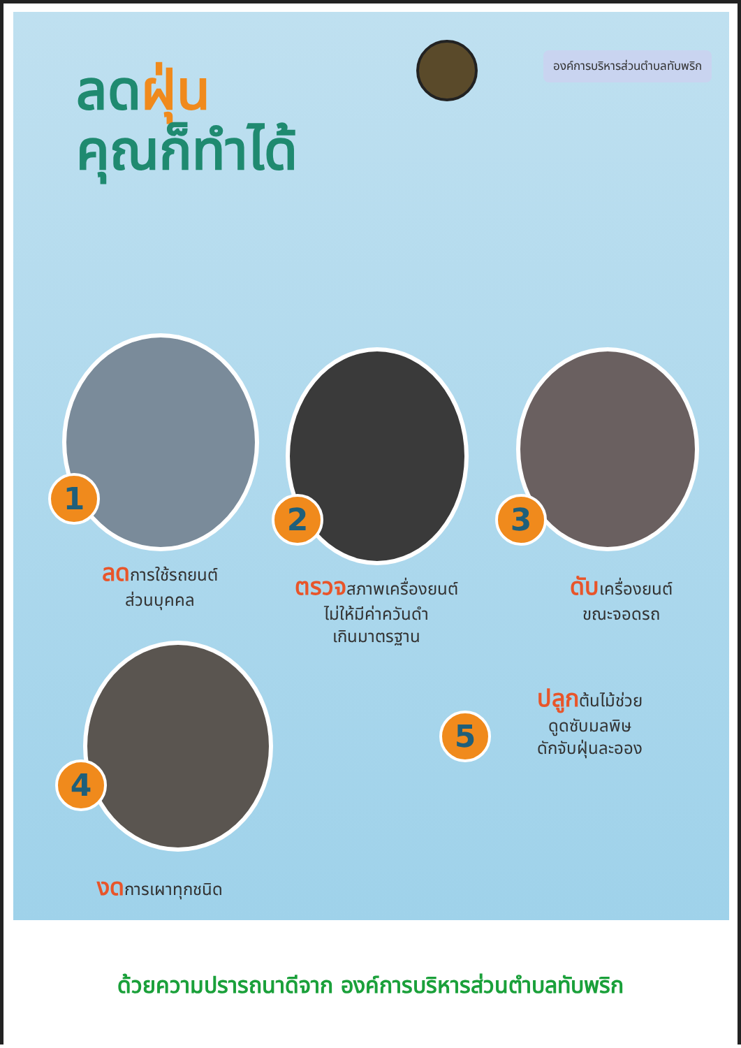องค์การบริหารส่วนตำบลทับพริก
ลดฝุ่น
คุณก็ทำได้
1
2 3
4
5
ลดการใช้รถยนต์
ส่วนบุคคล
ตรวจสภาพเครื่องยนต์
ไม่ให้มีค่าควันดำ
เกินมาตรฐาน
ดับเครื่องยนต์
ขณะจอดรถ
ปลูกต้นไม้ช่วย
ดูดซับมลพิษ
ดักจับฝุ่นละออง
งดการเผาทุกชนิด
ด้วยความปรารถนาดีจาก องค์การบริหารส่วนตำบลทับพริก